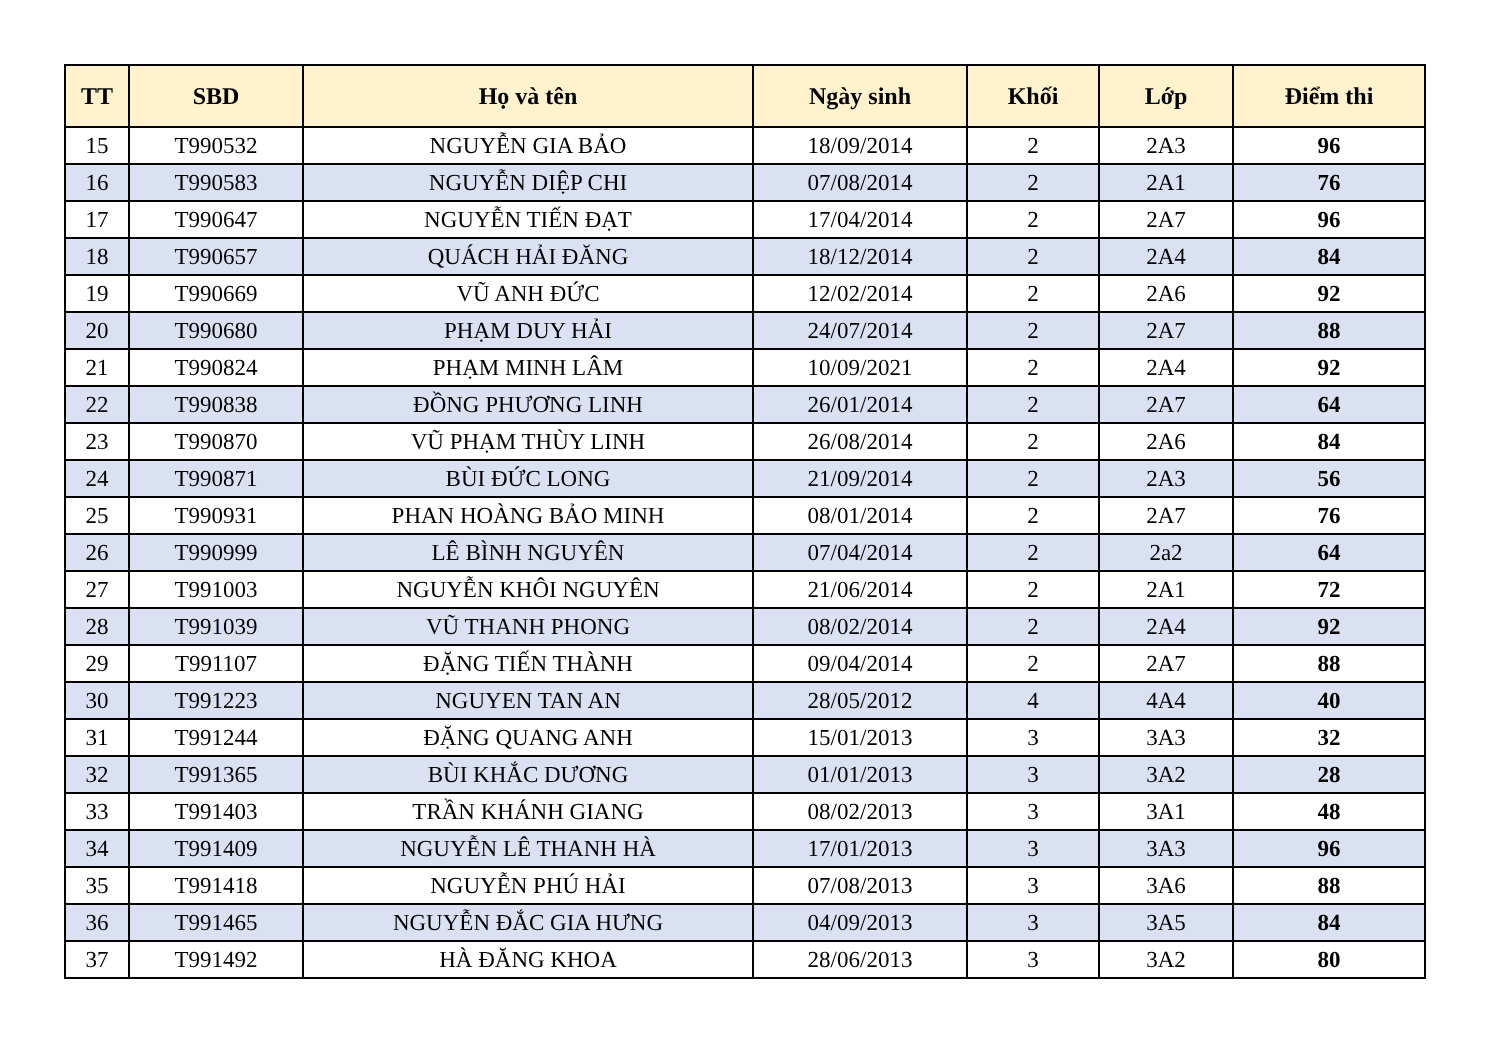| TT | SBD | Họ và tên | Ngày sinh | Khối | Lớp | Điểm thi |
| --- | --- | --- | --- | --- | --- | --- |
| 15 | T990532 | NGUYỄN GIA BẢO | 18/09/2014 | 2 | 2A3 | 96 |
| 16 | T990583 | NGUYỄN DIỆP CHI | 07/08/2014 | 2 | 2A1 | 76 |
| 17 | T990647 | NGUYỄN TIẾN ĐẠT | 17/04/2014 | 2 | 2A7 | 96 |
| 18 | T990657 | QUÁCH HẢI ĐĂNG | 18/12/2014 | 2 | 2A4 | 84 |
| 19 | T990669 | VŨ ANH ĐỨC | 12/02/2014 | 2 | 2A6 | 92 |
| 20 | T990680 | PHẠM DUY HẢI | 24/07/2014 | 2 | 2A7 | 88 |
| 21 | T990824 | PHẠM MINH LÂM | 10/09/2021 | 2 | 2A4 | 92 |
| 22 | T990838 | ĐỒNG PHƯƠNG LINH | 26/01/2014 | 2 | 2A7 | 64 |
| 23 | T990870 | VŨ PHẠM THÙY LINH | 26/08/2014 | 2 | 2A6 | 84 |
| 24 | T990871 | BÙI ĐỨC LONG | 21/09/2014 | 2 | 2A3 | 56 |
| 25 | T990931 | PHAN HOÀNG BẢO MINH | 08/01/2014 | 2 | 2A7 | 76 |
| 26 | T990999 | LÊ BÌNH NGUYÊN | 07/04/2014 | 2 | 2a2 | 64 |
| 27 | T991003 | NGUYỄN KHÔI NGUYÊN | 21/06/2014 | 2 | 2A1 | 72 |
| 28 | T991039 | VŨ THANH PHONG | 08/02/2014 | 2 | 2A4 | 92 |
| 29 | T991107 | ĐẶNG TIẾN THÀNH | 09/04/2014 | 2 | 2A7 | 88 |
| 30 | T991223 | NGUYEN TAN AN | 28/05/2012 | 4 | 4A4 | 40 |
| 31 | T991244 | ĐẶNG QUANG ANH | 15/01/2013 | 3 | 3A3 | 32 |
| 32 | T991365 | BÙI KHẮC DƯƠNG | 01/01/2013 | 3 | 3A2 | 28 |
| 33 | T991403 | TRẦN KHÁNH GIANG | 08/02/2013 | 3 | 3A1 | 48 |
| 34 | T991409 | NGUYỄN LÊ THANH HÀ | 17/01/2013 | 3 | 3A3 | 96 |
| 35 | T991418 | NGUYỄN PHÚ HẢI | 07/08/2013 | 3 | 3A6 | 88 |
| 36 | T991465 | NGUYỄN ĐẮC GIA HƯNG | 04/09/2013 | 3 | 3A5 | 84 |
| 37 | T991492 | HÀ ĐĂNG KHOA | 28/06/2013 | 3 | 3A2 | 80 |